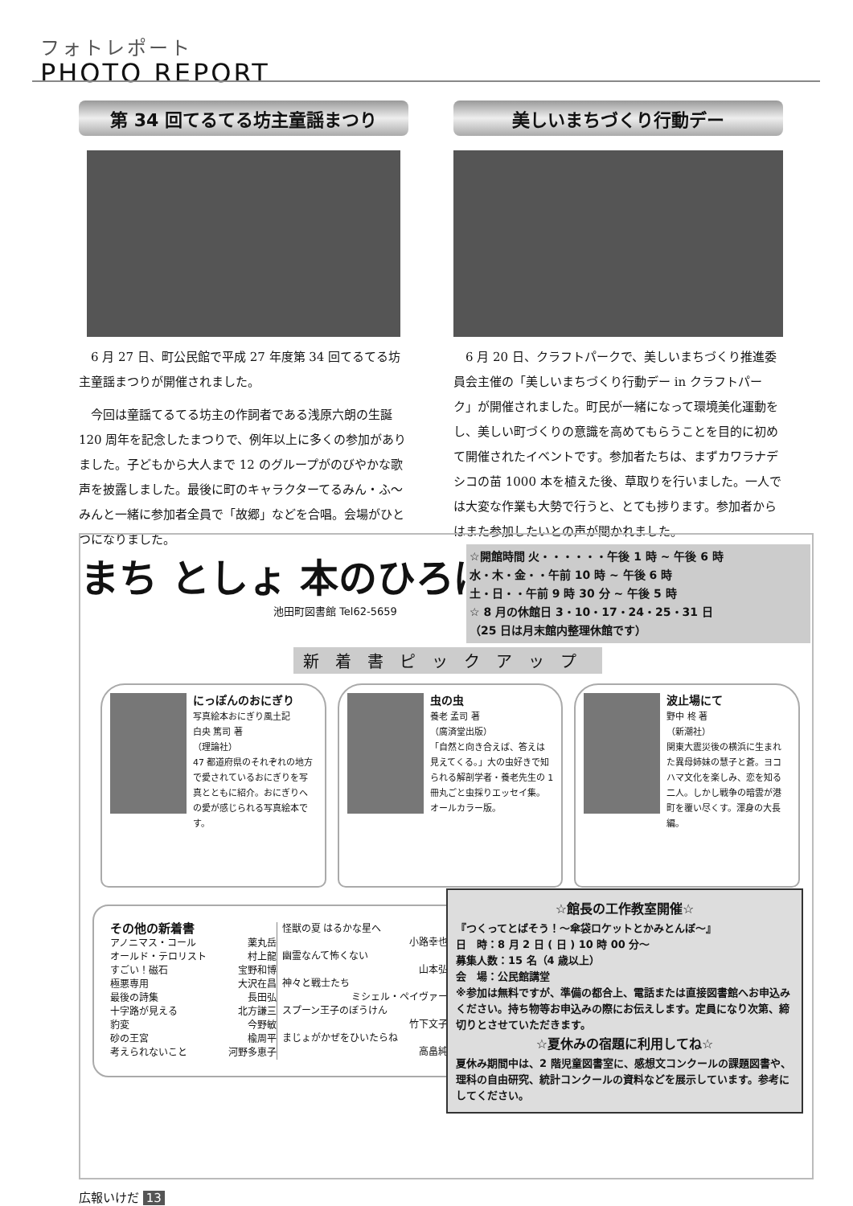フォトレポート
PHOTO REPORT
第 34 回てるてる坊主童謡まつり
6 月 27 日、町公民館で平成 27 年度第 34 回てるてる坊主童謡まつりが開催されました。
今回は童謡てるてる坊主の作詞者である浅原六朗の生誕 120 周年を記念したまつりで、例年以上に多くの参加がありました。子どもから大人まで 12 のグループがのびやかな歌声を披露しました。最後に町のキャラクターてるみん・ふ〜みんと一緒に参加者全員で「故郷」などを合唱。会場がひとつになりました。
美しいまちづくり行動デー
6 月 20 日、クラフトパークで、美しいまちづくり推進委員会主催の「美しいまちづくり行動デー in クラフトパーク」が開催されました。町民が一緒になって環境美化運動をし、美しい町づくりの意識を高めてもらうことを目的に初めて開催されたイベントです。参加者たちは、まずカワラナデシコの苗 1000 本を植えた後、草取りを行いました。一人では大変な作業も大勢で行うと、とても捗ります。参加者からはまた参加したいとの声が聞かれました。
まち としょ 本のひろば
池田町図書館 Tel62-5659
☆開館時間 火・・・・・・午後 1 時 ~ 午後 6 時
水・木・金・・午前 10 時 ~ 午後 6 時
土・日・・午前 9 時 30 分 ~ 午後 5 時
☆ 8 月の休館日 3・10・17・24・25・31 日
（25 日は月末館内整理休館です）
新着書ピックアップ
にっぽんのおにぎり
写真絵本おにぎり風土記
白央 篤司 著
（理論社）
47 都道府県のそれぞれの地方で愛されているおにぎりを写真とともに紹介。おにぎりへの愛が感じられる写真絵本です。
虫の虫
養老 孟司 著
（廣済堂出版）
「自然と向き合えば、答えは見えてくる。」大の虫好きで知られる解剖学者・養老先生の 1 冊丸ごと虫採りエッセイ集。オールカラー版。
波止場にて
野中 柊 著
（新潮社）
関東大震災後の横浜に生まれた異母姉妹の慧子と蒼。ヨコハマ文化を楽しみ、恋を知る二人。しかし戦争の暗雲が港町を覆い尽くす。渾身の大長編。
その他の新着書
アノニマス・コール 薬丸岳
オールド・テロリスト 村上龍
すごい！磁石 宝野和博
極悪専用 大沢在昌
最後の詩集 長田弘
十字路が見える 北方謙三
豹変 今野敏
砂の王宮 楡周平
考えられないこと 河野多恵子
怪獣の夏 はるかな星へ
小路幸也
幽霊なんて怖くない
山本弘
神々と戦士たち
ミシェル・ペイヴァー
スプーン王子のぼうけん
竹下文子
まじょがかぜをひいたらね
高畠純
☆館長の工作教室開催☆
『つくってとばそう！〜傘袋ロケットとかみとんぼ〜』
日　時：8 月 2 日 ( 日 ) 10 時 00 分〜
募集人数：15 名（4 歳以上）
会　場：公民館講堂
※参加は無料ですが、準備の都合上、電話または直接図書館へお申込みください。持ち物等お申込みの際にお伝えします。定員になり次第、締切りとさせていただきます。
☆夏休みの宿題に利用してね☆
夏休み期間中は、2 階児童図書室に、感想文コンクールの課題図書や、理科の自由研究、統計コンクールの資料などを展示しています。参考にしてください。
広報いけだ 13